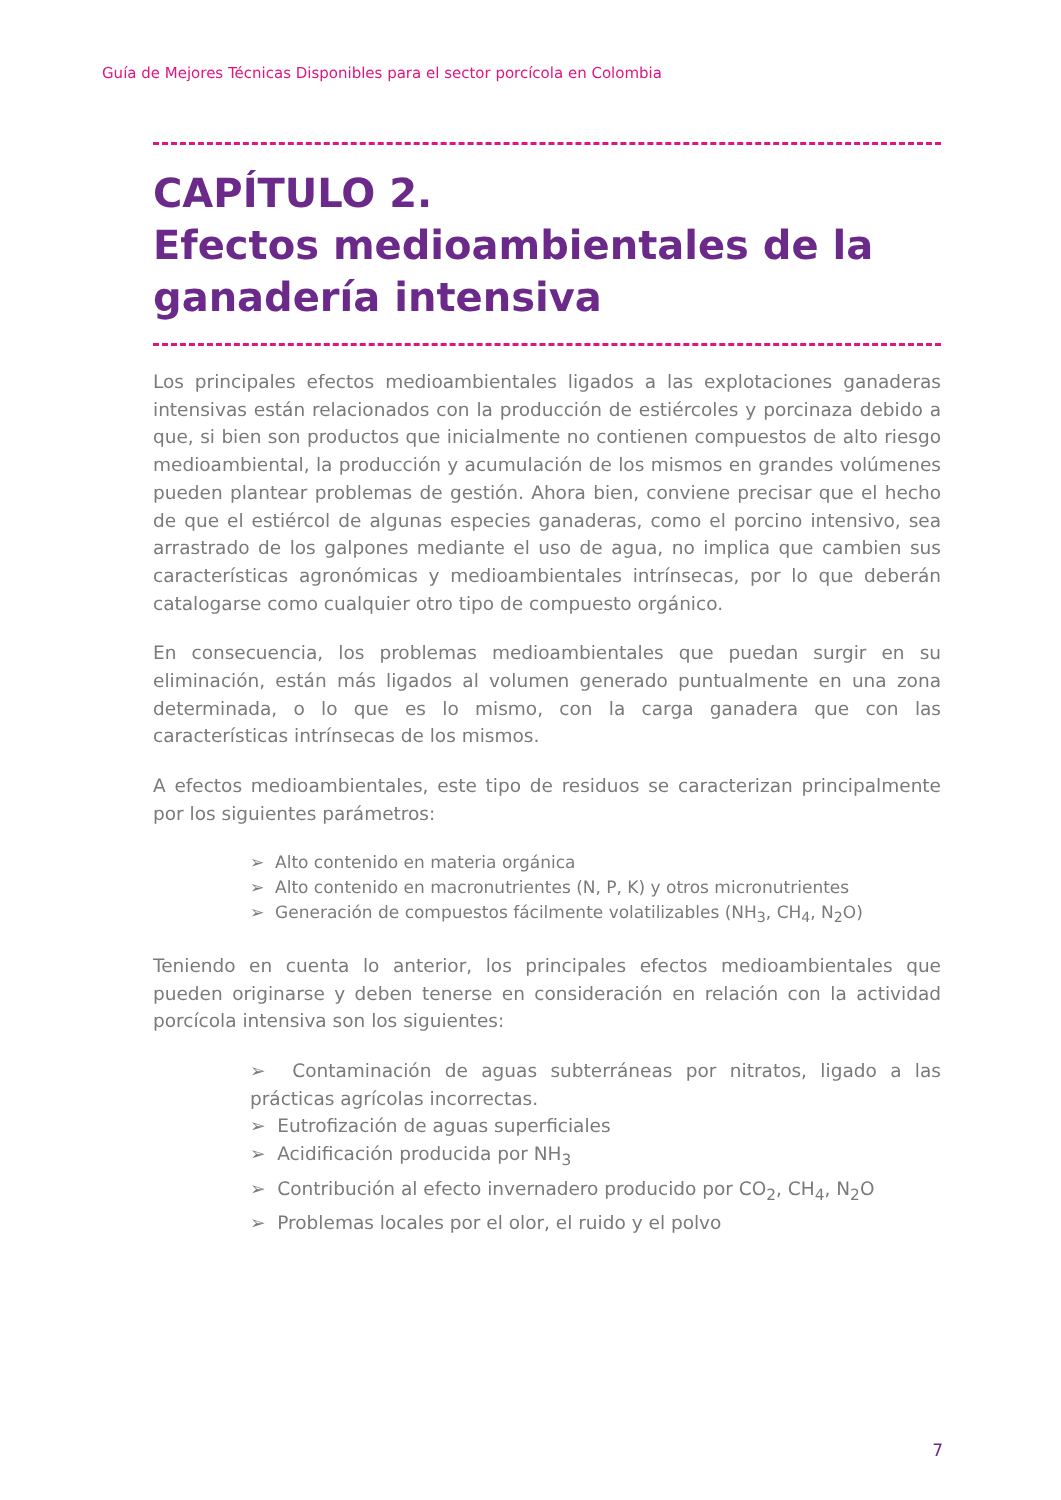Guía de Mejores Técnicas Disponibles para el sector porcícola en Colombia
CAPÍTULO 2.
Efectos medioambientales de la ganadería intensiva
Los principales efectos medioambientales ligados a las explotaciones ganaderas intensivas están relacionados con la producción de estiércoles y porcinaza debido a que, si bien son productos que inicialmente no contienen compuestos de alto riesgo medioambiental, la producción y acumulación de los mismos en grandes volúmenes pueden plantear problemas de gestión. Ahora bien, conviene precisar que el hecho de que el estiércol de algunas especies ganaderas, como el porcino intensivo, sea arrastrado de los galpones mediante el uso de agua, no implica que cambien sus características agronómicas y medioambientales intrínsecas, por lo que deberán catalogarse como cualquier otro tipo de compuesto orgánico.
En consecuencia, los problemas medioambientales que puedan surgir en su eliminación, están más ligados al volumen generado puntualmente en una zona determinada, o lo que es lo mismo, con la carga ganadera que con las características intrínsecas de los mismos.
A efectos medioambientales, este tipo de residuos se caracterizan principalmente por los siguientes parámetros:
➢ Alto contenido en materia orgánica
➢ Alto contenido en macronutrientes (N, P, K) y otros micronutrientes
➢ Generación de compuestos fácilmente volatilizables (NH<sub>3</sub>, CH<sub>4</sub>, N<sub>2</sub>O)
Teniendo en cuenta lo anterior, los principales efectos medioambientales que pueden originarse y deben tenerse en consideración en relación con la actividad porcícola intensiva son los siguientes:
➢ Contaminación de aguas subterráneas por nitratos, ligado a las prácticas agrícolas incorrectas.
➢ Eutrofización de aguas superficiales
➢ Acidificación producida por NH<sub>3</sub>
➢ Contribución al efecto invernadero producido por CO<sub>2</sub>, CH<sub>4</sub>, N<sub>2</sub>O
➢ Problemas locales por el olor, el ruido y el polvo
7